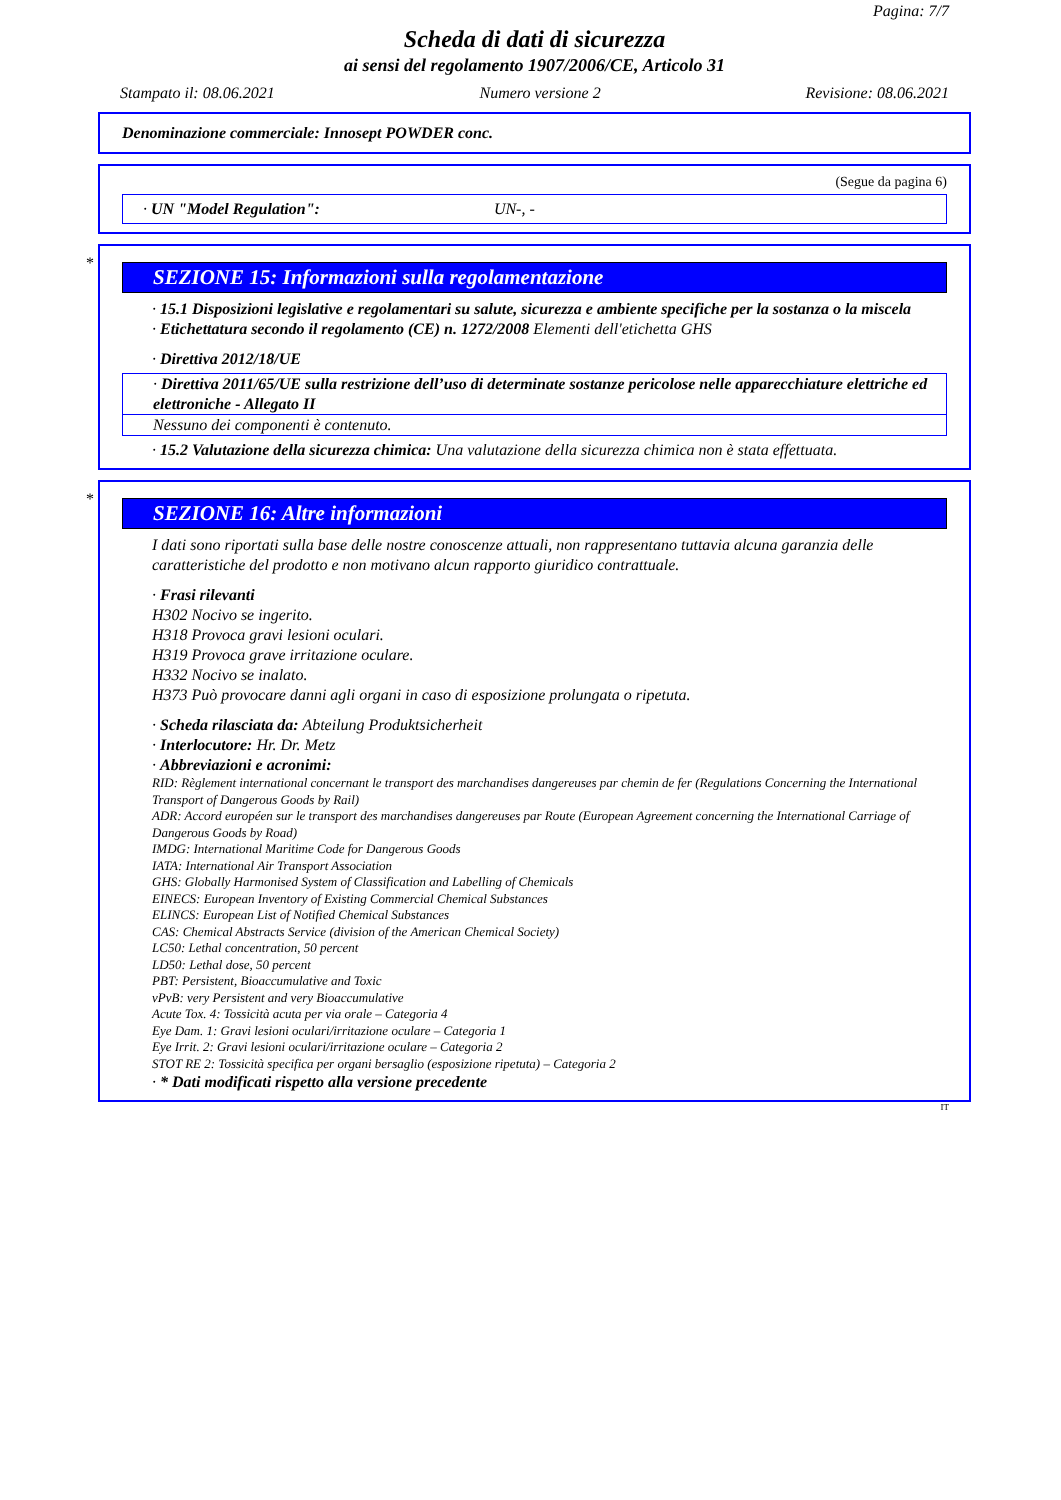Pagina: 7/7
Scheda di dati di sicurezza
ai sensi del regolamento 1907/2006/CE, Articolo 31
Stampato il: 08.06.2021 Numero versione 2 Revisione: 08.06.2021
Denominazione commerciale: Innosept POWDER conc.
(Segue da pagina 6)
· UN "Model Regulation": UN-, -
*
SEZIONE 15: Informazioni sulla regolamentazione
· 15.1 Disposizioni legislative e regolamentari su salute, sicurezza e ambiente specifiche per la sostanza o la miscela
· Etichettatura secondo il regolamento (CE) n. 1272/2008 Elementi dell'etichetta GHS
· Direttiva 2012/18/UE
· Direttiva 2011/65/UE sulla restrizione dell’uso di determinate sostanze pericolose nelle apparecchiature elettriche ed elettroniche - Allegato II
Nessuno dei componenti è contenuto.
· 15.2 Valutazione della sicurezza chimica: Una valutazione della sicurezza chimica non è stata effettuata.
*
SEZIONE 16: Altre informazioni
I dati sono riportati sulla base delle nostre conoscenze attuali, non rappresentano tuttavia alcuna garanzia delle caratteristiche del prodotto e non motivano alcun rapporto giuridico contrattuale.
· Frasi rilevanti
H302 Nocivo se ingerito.
H318 Provoca gravi lesioni oculari.
H319 Provoca grave irritazione oculare.
H332 Nocivo se inalato.
H373 Può provocare danni agli organi in caso di esposizione prolungata o ripetuta.
· Scheda rilasciata da: Abteilung Produktsicherheit
· Interlocutore: Hr. Dr. Metz
· Abbreviazioni e acronimi:
RID: Règlement international concernant le transport des marchandises dangereuses par chemin de fer (Regulations Concerning the International Transport of Dangerous Goods by Rail)
ADR: Accord européen sur le transport des marchandises dangereuses par Route (European Agreement concerning the International Carriage of Dangerous Goods by Road)
IMDG: International Maritime Code for Dangerous Goods
IATA: International Air Transport Association
GHS: Globally Harmonised System of Classification and Labelling of Chemicals
EINECS: European Inventory of Existing Commercial Chemical Substances
ELINCS: European List of Notified Chemical Substances
CAS: Chemical Abstracts Service (division of the American Chemical Society)
LC50: Lethal concentration, 50 percent
LD50: Lethal dose, 50 percent
PBT: Persistent, Bioaccumulative and Toxic
vPvB: very Persistent and very Bioaccumulative
Acute Tox. 4: Tossicità acuta per via orale – Categoria 4
Eye Dam. 1: Gravi lesioni oculari/irritazione oculare – Categoria 1
Eye Irrit. 2: Gravi lesioni oculari/irritazione oculare – Categoria 2
STOT RE 2: Tossicità specifica per organi bersaglio (esposizione ripetuta) – Categoria 2
· * Dati modificati rispetto alla versione precedente
IT